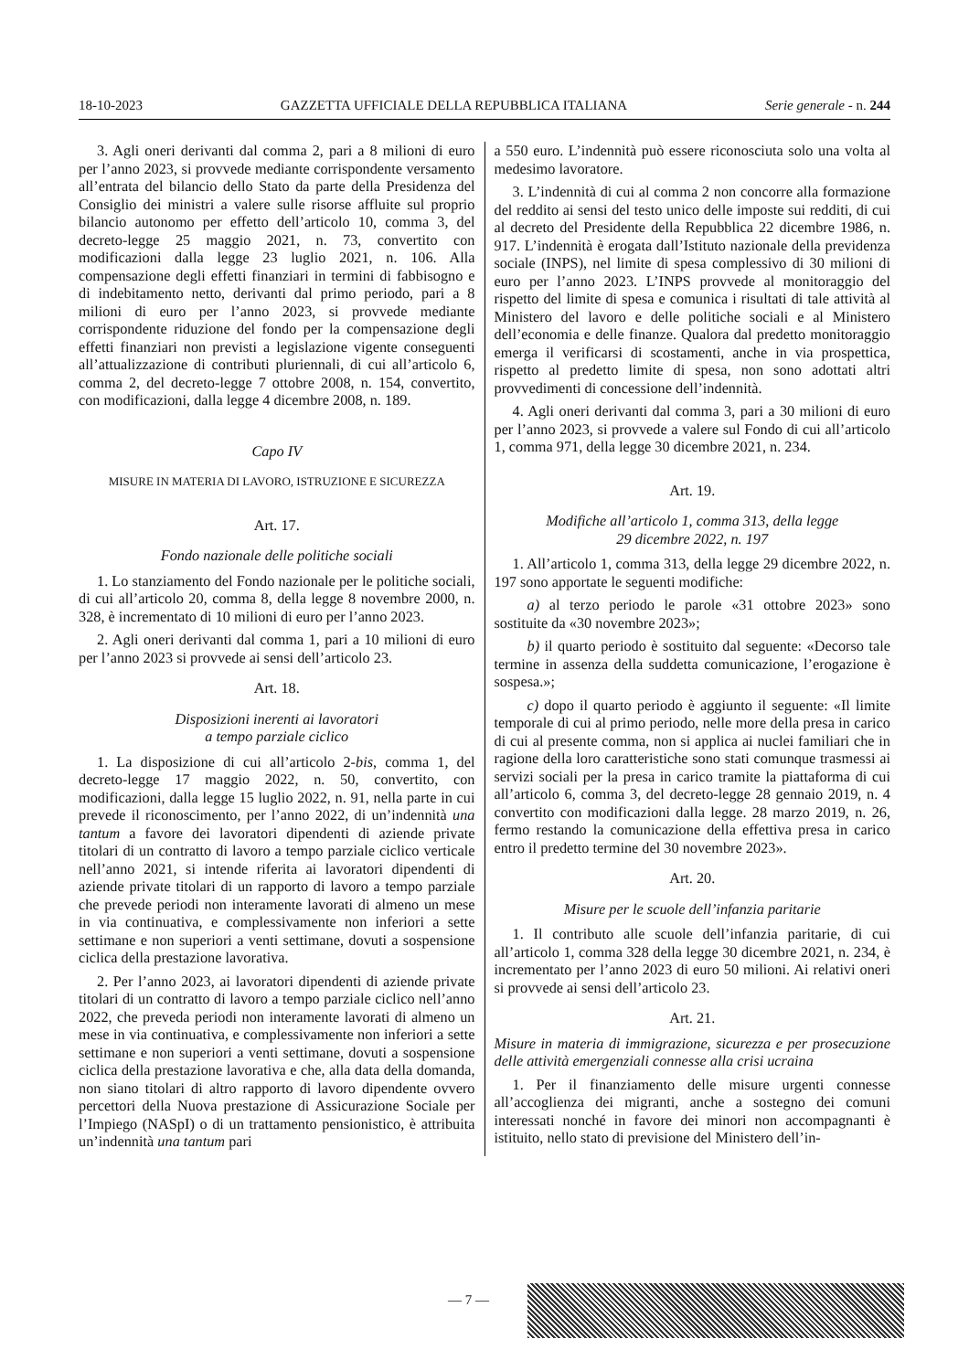18-10-2023 GAZZETTA UFFICIALE DELLA REPUBBLICA ITALIANA Serie generale - n. 244
3. Agli oneri derivanti dal comma 2, pari a 8 milioni di euro per l’anno 2023, si provvede mediante corrispondente versamento all’entrata del bilancio dello Stato da parte della Presidenza del Consiglio dei ministri a valere sulle risorse affluite sul proprio bilancio autonomo per effetto dell’articolo 10, comma 3, del decreto-legge 25 maggio 2021, n. 73, convertito con modificazioni dalla legge 23 luglio 2021, n. 106. Alla compensazione degli effetti finanziari in termini di fabbisogno e di indebitamento netto, derivanti dal primo periodo, pari a 8 milioni di euro per l’anno 2023, si provvede mediante corrispondente riduzione del fondo per la compensazione degli effetti finanziari non previsti a legislazione vigente conseguenti all’attualizzazione di contributi pluriennali, di cui all’articolo 6, comma 2, del decreto-legge 7 ottobre 2008, n. 154, convertito, con modificazioni, dalla legge 4 dicembre 2008, n. 189.
Capo IV
MISURE IN MATERIA DI LAVORO, ISTRUZIONE E SICUREZZA
Art. 17.
Fondo nazionale delle politiche sociali
1. Lo stanziamento del Fondo nazionale per le politiche sociali, di cui all’articolo 20, comma 8, della legge 8 novembre 2000, n. 328, è incrementato di 10 milioni di euro per l’anno 2023.
2. Agli oneri derivanti dal comma 1, pari a 10 milioni di euro per l’anno 2023 si provvede ai sensi dell’articolo 23.
Art. 18.
Disposizioni inerenti ai lavoratori
a tempo parziale ciclico
1. La disposizione di cui all’articolo 2-bis, comma 1, del decreto-legge 17 maggio 2022, n. 50, convertito, con modificazioni, dalla legge 15 luglio 2022, n. 91, nella parte in cui prevede il riconoscimento, per l’anno 2022, di un’indennità una tantum a favore dei lavoratori dipendenti di aziende private titolari di un contratto di lavoro a tempo parziale ciclico verticale nell’anno 2021, si intende riferita ai lavoratori dipendenti di aziende private titolari di un rapporto di lavoro a tempo parziale che prevede periodi non interamente lavorati di almeno un mese in via continuativa, e complessivamente non inferiori a sette settimane e non superiori a venti settimane, dovuti a sospensione ciclica della prestazione lavorativa.
2. Per l’anno 2023, ai lavoratori dipendenti di aziende private titolari di un contratto di lavoro a tempo parziale ciclico nell’anno 2022, che preveda periodi non interamente lavorati di almeno un mese in via continuativa, e complessivamente non inferiori a sette settimane e non superiori a venti settimane, dovuti a sospensione ciclica della prestazione lavorativa e che, alla data della domanda, non siano titolari di altro rapporto di lavoro dipendente ovvero percettori della Nuova prestazione di Assicurazione Sociale per l’Impiego (NASpI) o di un trattamento pensionistico, è attribuita un’indennità una tantum pari
a 550 euro. L’indennità può essere riconosciuta solo una volta al medesimo lavoratore.
3. L’indennità di cui al comma 2 non concorre alla formazione del reddito ai sensi del testo unico delle imposte sui redditi, di cui al decreto del Presidente della Repubblica 22 dicembre 1986, n. 917. L’indennità è erogata dall’Istituto nazionale della previdenza sociale (INPS), nel limite di spesa complessivo di 30 milioni di euro per l’anno 2023. L’INPS provvede al monitoraggio del rispetto del limite di spesa e comunica i risultati di tale attività al Ministero del lavoro e delle politiche sociali e al Ministero dell’economia e delle finanze. Qualora dal predetto monitoraggio emerga il verificarsi di scostamenti, anche in via prospettica, rispetto al predetto limite di spesa, non sono adottati altri provvedimenti di concessione dell’indennità.
4. Agli oneri derivanti dal comma 3, pari a 30 milioni di euro per l’anno 2023, si provvede a valere sul Fondo di cui all’articolo 1, comma 971, della legge 30 dicembre 2021, n. 234.
Art. 19.
Modifiche all’articolo 1, comma 313, della legge
29 dicembre 2022, n. 197
1. All’articolo 1, comma 313, della legge 29 dicembre 2022, n. 197 sono apportate le seguenti modifiche:
a) al terzo periodo le parole «31 ottobre 2023» sono sostituite da «30 novembre 2023»;
b) il quarto periodo è sostituito dal seguente: «Decorso tale termine in assenza della suddetta comunicazione, l’erogazione è sospesa.»;
c) dopo il quarto periodo è aggiunto il seguente: «Il limite temporale di cui al primo periodo, nelle more della presa in carico di cui al presente comma, non si applica ai nuclei familiari che in ragione della loro caratteristiche sono stati comunque trasmessi ai servizi sociali per la presa in carico tramite la piattaforma di cui all’articolo 6, comma 3, del decreto-legge 28 gennaio 2019, n. 4 convertito con modificazioni dalla legge. 28 marzo 2019, n. 26, fermo restando la comunicazione della effettiva presa in carico entro il predetto termine del 30 novembre 2023».
Art. 20.
Misure per le scuole dell’infanzia paritarie
1. Il contributo alle scuole dell’infanzia paritarie, di cui all’articolo 1, comma 328 della legge 30 dicembre 2021, n. 234, è incrementato per l’anno 2023 di euro 50 milioni. Ai relativi oneri si provvede ai sensi dell’articolo 23.
Art. 21.
Misure in materia di immigrazione, sicurezza e per prosecuzione delle attività emergenziali connesse alla crisi ucraina
1. Per il finanziamento delle misure urgenti connesse all’accoglienza dei migranti, anche a sostegno dei comuni interessati nonché in favore dei minori non accompagnanti è istituito, nello stato di previsione del Ministero dell’in-
— 7 —